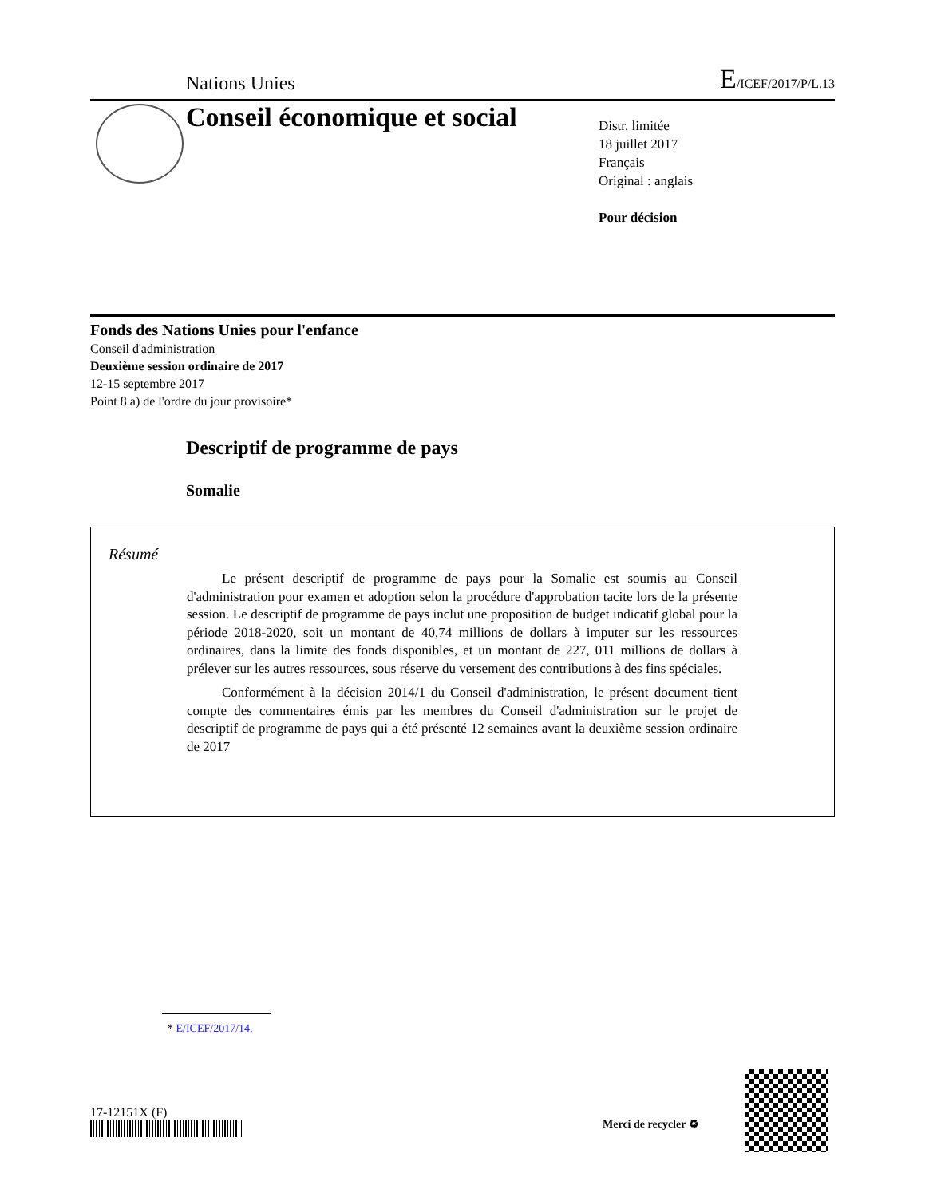Nations Unies E/ICEF/2017/P/L.13
Conseil économique et social
Distr. limitée
18 juillet 2017
Français
Original : anglais
Pour décision
Fonds des Nations Unies pour l'enfance
Conseil d'administration
Deuxième session ordinaire de 2017
12-15 septembre 2017
Point 8 a) de l'ordre du jour provisoire*
Descriptif de programme de pays
Somalie
Résumé
Le présent descriptif de programme de pays pour la Somalie est soumis au Conseil d'administration pour examen et adoption selon la procédure d'approbation tacite lors de la présente session. Le descriptif de programme de pays inclut une proposition de budget indicatif global pour la période 2018-2020, soit un montant de 40,74 millions de dollars à imputer sur les ressources ordinaires, dans la limite des fonds disponibles, et un montant de 227, 011 millions de dollars à prélever sur les autres ressources, sous réserve du versement des contributions à des fins spéciales.
Conformément à la décision 2014/1 du Conseil d'administration, le présent document tient compte des commentaires émis par les membres du Conseil d'administration sur le projet de descriptif de programme de pays qui a été présenté 12 semaines avant la deuxième session ordinaire de 2017
* E/ICEF/2017/14.
17-12151X (F)
Merci de recycler ♻